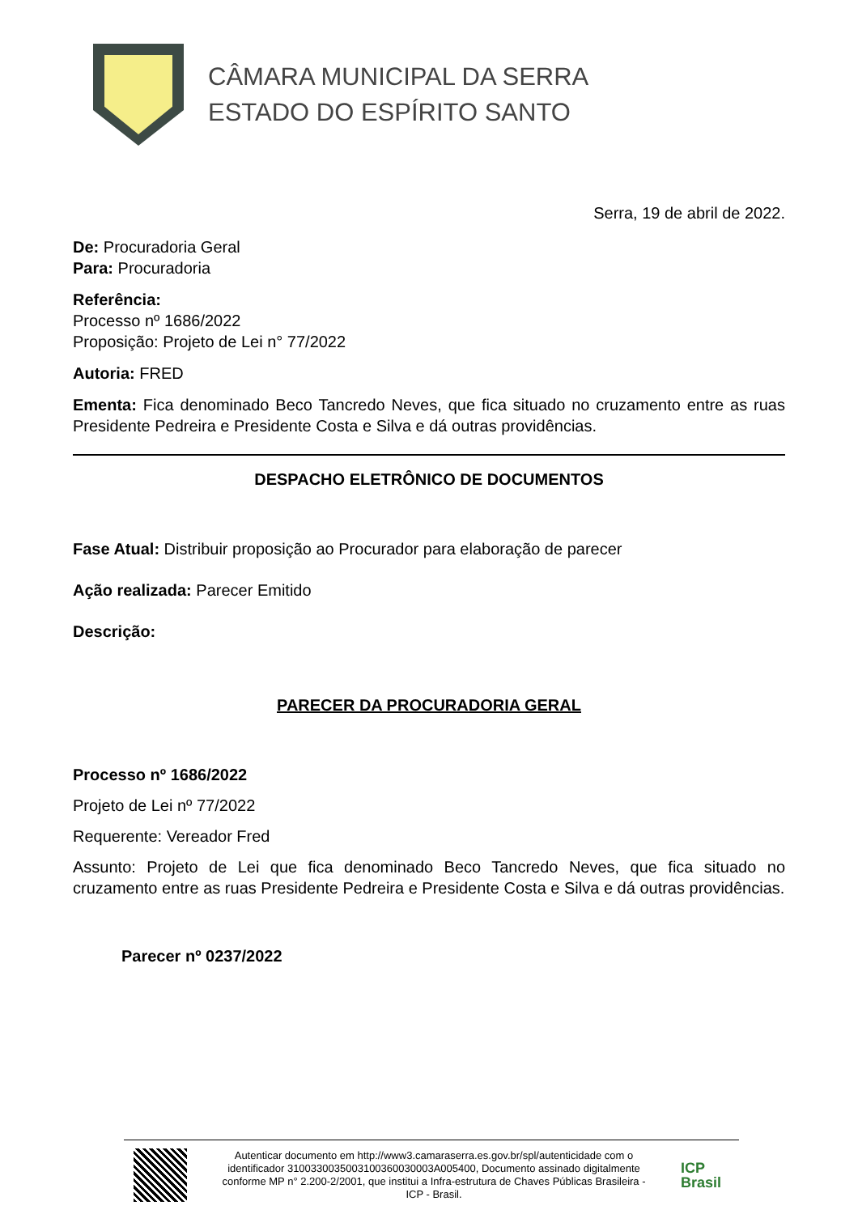CÂMARA MUNICIPAL DA SERRA
ESTADO DO ESPÍRITO SANTO
Serra, 19 de abril de 2022.
De: Procuradoria Geral
Para: Procuradoria
Referência:
Processo nº 1686/2022
Proposição: Projeto de Lei n° 77/2022
Autoria: FRED
Ementa: Fica denominado Beco Tancredo Neves, que fica situado no cruzamento entre as ruas Presidente Pedreira e Presidente Costa e Silva e dá outras providências.
DESPACHO ELETRÔNICO DE DOCUMENTOS
Fase Atual: Distribuir proposição ao Procurador para elaboração de parecer
Ação realizada: Parecer Emitido
Descrição:
PARECER DA PROCURADORIA GERAL
Processo nº 1686/2022
Projeto de Lei nº 77/2022
Requerente: Vereador Fred
Assunto: Projeto de Lei que fica denominado Beco Tancredo Neves, que fica situado no cruzamento entre as ruas Presidente Pedreira e Presidente Costa e Silva e dá outras providências.
Parecer nº 0237/2022
Autenticar documento em http://www3.camaraserra.es.gov.br/spl/autenticidade com o identificador 3100330035003100360030003A005400, Documento assinado digitalmente conforme MP n° 2.200-2/2001, que institui a Infra-estrutura de Chaves Públicas Brasileira - ICP - Brasil.
ICP
Brasil